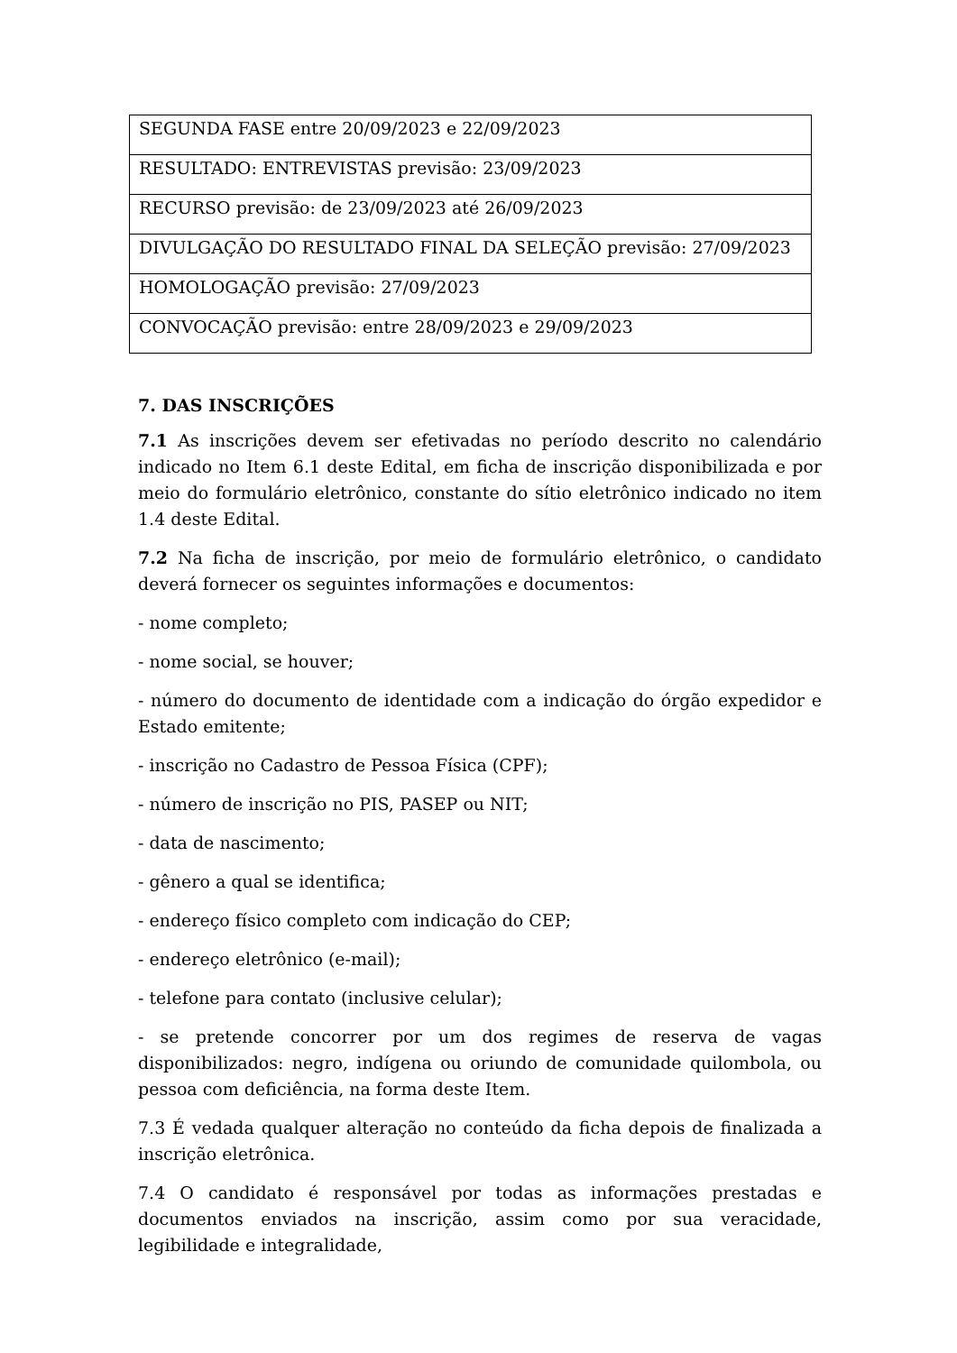| SEGUNDA FASE entre 20/09/2023 e 22/09/2023 |
| RESULTADO: ENTREVISTAS previsão: 23/09/2023 |
| RECURSO previsão: de 23/09/2023 até 26/09/2023 |
| DIVULGAÇÃO DO RESULTADO FINAL DA SELEÇÃO previsão: 27/09/2023 |
| HOMOLOGAÇÃO previsão: 27/09/2023 |
| CONVOCAÇÃO previsão: entre 28/09/2023 e 29/09/2023 |
7. DAS INSCRIÇÕES
7.1 As inscrições devem ser efetivadas no período descrito no calendário indicado no Item 6.1 deste Edital, em ficha de inscrição disponibilizada e por meio do formulário eletrônico, constante do sítio eletrônico indicado no item 1.4 deste Edital.
7.2 Na ficha de inscrição, por meio de formulário eletrônico, o candidato deverá fornecer os seguintes informações e documentos:
- nome completo;
- nome social, se houver;
- número do documento de identidade com a indicação do órgão expedidor e Estado emitente;
- inscrição no Cadastro de Pessoa Física (CPF);
- número de inscrição no PIS, PASEP ou NIT;
- data de nascimento;
- gênero a qual se identifica;
- endereço físico completo com indicação do CEP;
- endereço eletrônico (e-mail);
- telefone para contato (inclusive celular);
- se pretende concorrer por um dos regimes de reserva de vagas disponibilizados: negro, indígena ou oriundo de comunidade quilombola, ou pessoa com deficiência, na forma deste Item.
7.3 É vedada qualquer alteração no conteúdo da ficha depois de finalizada a inscrição eletrônica.
7.4 O candidato é responsável por todas as informações prestadas e documentos enviados na inscrição, assim como por sua veracidade, legibilidade e integralidade,